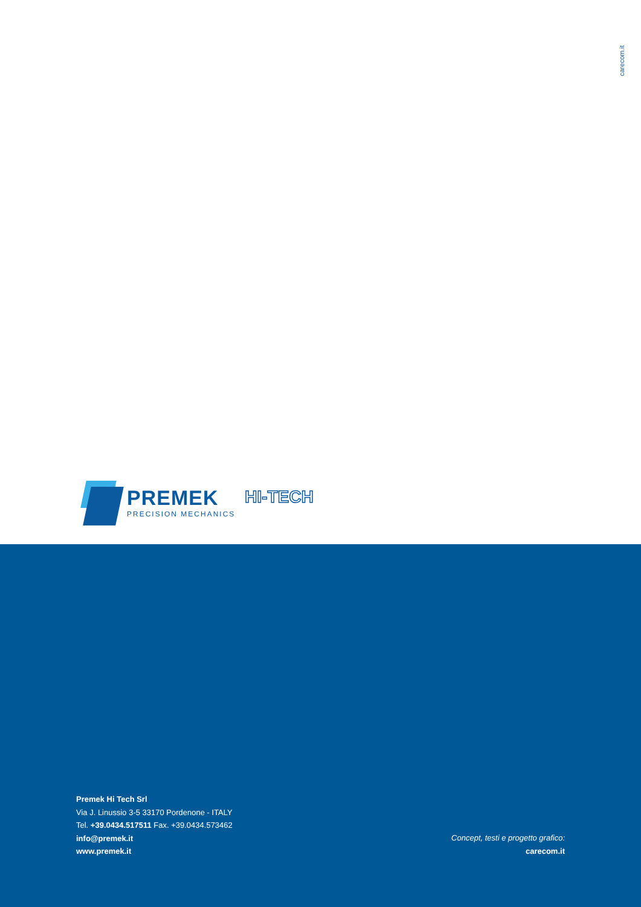carecom.it
PREMEK
PRECISION MECHANICS
HI-TECH
Premek Hi Tech Srl
Via J. Linussio 3-5 33170 Pordenone - ITALY
Tel. +39.0434.517511 Fax. +39.0434.573462
info@premek.it
www.premek.it
Concept, testi e progetto grafico:
carecom.it